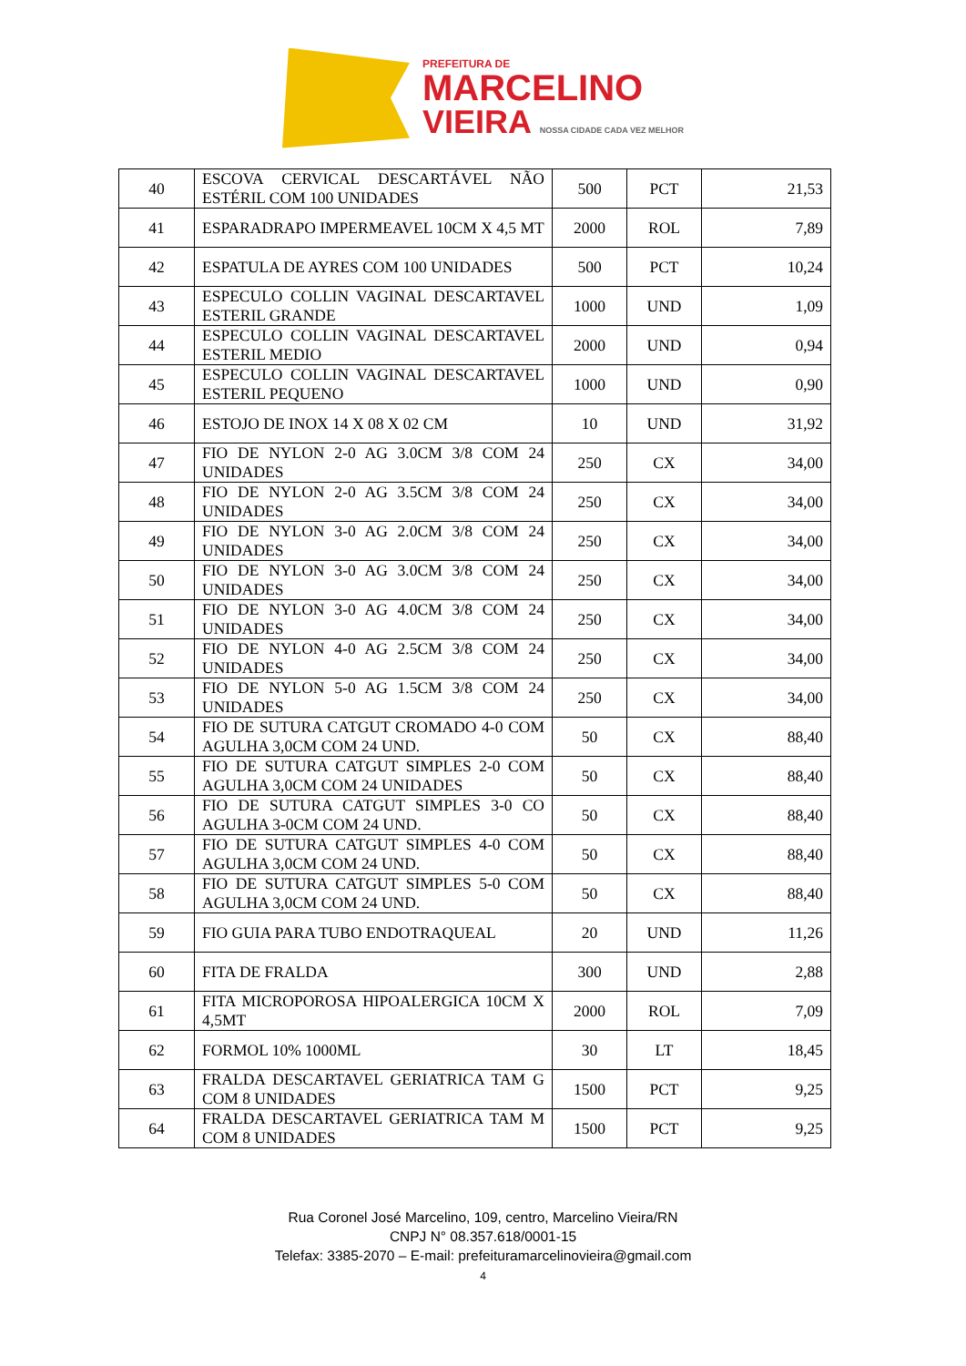PREFEITURA DE
MARCELINO
VIEIRA NOSSA CIDADE CADA VEZ MELHOR
| 40 | ESCOVA CERVICAL DESCARTÁVEL NÃO ESTÉRIL COM 100 UNIDADES | 500 | PCT | 21,53 |
| 41 | ESPARADRAPO IMPERMEAVEL 10CM X 4,5 MT | 2000 | ROL | 7,89 |
| 42 | ESPATULA DE AYRES COM 100 UNIDADES | 500 | PCT | 10,24 |
| 43 | ESPECULO COLLIN VAGINAL DESCARTAVEL ESTERIL GRANDE | 1000 | UND | 1,09 |
| 44 | ESPECULO COLLIN VAGINAL DESCARTAVEL ESTERIL MEDIO | 2000 | UND | 0,94 |
| 45 | ESPECULO COLLIN VAGINAL DESCARTAVEL ESTERIL PEQUENO | 1000 | UND | 0,90 |
| 46 | ESTOJO DE INOX 14 X 08 X 02 CM | 10 | UND | 31,92 |
| 47 | FIO DE NYLON 2-0 AG 3.0CM 3/8 COM 24 UNIDADES | 250 | CX | 34,00 |
| 48 | FIO DE NYLON 2-0 AG 3.5CM 3/8 COM 24 UNIDADES | 250 | CX | 34,00 |
| 49 | FIO DE NYLON 3-0 AG 2.0CM 3/8 COM 24 UNIDADES | 250 | CX | 34,00 |
| 50 | FIO DE NYLON 3-0 AG 3.0CM 3/8 COM 24 UNIDADES | 250 | CX | 34,00 |
| 51 | FIO DE NYLON 3-0 AG 4.0CM 3/8 COM 24 UNIDADES | 250 | CX | 34,00 |
| 52 | FIO DE NYLON 4-0 AG 2.5CM 3/8 COM 24 UNIDADES | 250 | CX | 34,00 |
| 53 | FIO DE NYLON 5-0 AG 1.5CM 3/8 COM 24 UNIDADES | 250 | CX | 34,00 |
| 54 | FIO DE SUTURA CATGUT CROMADO 4-0 COM AGULHA 3,0CM COM 24 UND. | 50 | CX | 88,40 |
| 55 | FIO DE SUTURA CATGUT SIMPLES 2-0 COM AGULHA 3,0CM COM 24 UNIDADES | 50 | CX | 88,40 |
| 56 | FIO DE SUTURA CATGUT SIMPLES 3-0 CO AGULHA 3-0CM COM 24 UND. | 50 | CX | 88,40 |
| 57 | FIO DE SUTURA CATGUT SIMPLES 4-0 COM AGULHA 3,0CM COM 24 UND. | 50 | CX | 88,40 |
| 58 | FIO DE SUTURA CATGUT SIMPLES 5-0 COM AGULHA 3,0CM COM 24 UND. | 50 | CX | 88,40 |
| 59 | FIO GUIA PARA TUBO ENDOTRAQUEAL | 20 | UND | 11,26 |
| 60 | FITA DE FRALDA | 300 | UND | 2,88 |
| 61 | FITA MICROPOROSA HIPOALERGICA 10CM X 4,5MT | 2000 | ROL | 7,09 |
| 62 | FORMOL 10% 1000ML | 30 | LT | 18,45 |
| 63 | FRALDA DESCARTAVEL GERIATRICA TAM G COM 8 UNIDADES | 1500 | PCT | 9,25 |
| 64 | FRALDA DESCARTAVEL GERIATRICA TAM M COM 8 UNIDADES | 1500 | PCT | 9,25 |
Rua Coronel José Marcelino, 109, centro, Marcelino Vieira/RN
CNPJ N° 08.357.618/0001-15
Telefax: 3385-2070 – E-mail: prefeituramarcelinovieira@gmail.com
4